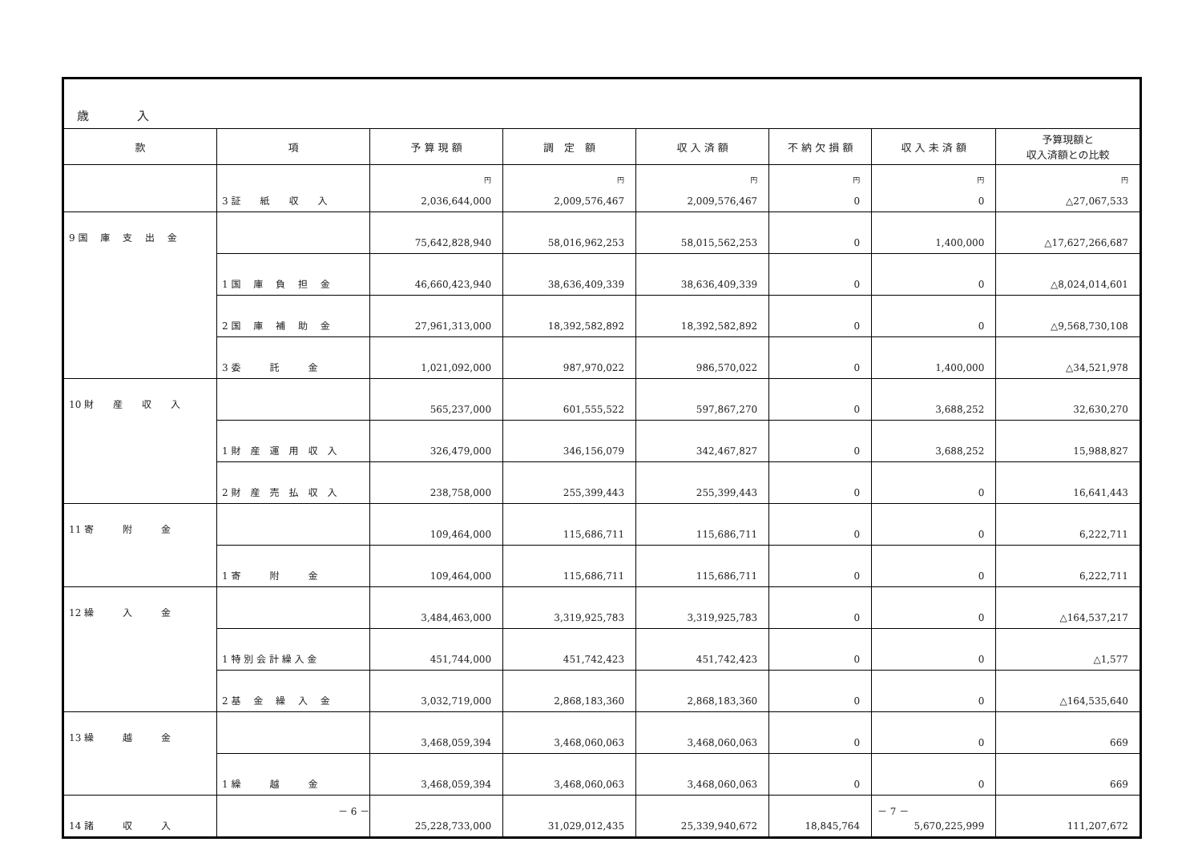| 歳 入 | | | | | | | |
| 款 | 項 | 予 算 現 額 | 調 定 額 | 収 入 済 額 | 不 納 欠 損 額 | 収 入 未 済 額 | 予算現額と 収入済額との比較 |
| | 3 証 紙 収 入 | 円 2,036,644,000 | 円 2,009,576,467 | 円 2,009,576,467 | 円 0 | 円 0 | 円 △27,067,533 |
| 9 国 庫 支 出 金 | | 75,642,828,940 | 58,016,962,253 | 58,015,562,253 | 0 | 1,400,000 | △17,627,266,687 |
| | 1 国 庫 負 担 金 | 46,660,423,940 | 38,636,409,339 | 38,636,409,339 | 0 | 0 | △8,024,014,601 |
| | 2 国 庫 補 助 金 | 27,961,313,000 | 18,392,582,892 | 18,392,582,892 | 0 | 0 | △9,568,730,108 |
| | 3 委 託 金 | 1,021,092,000 | 987,970,022 | 986,570,022 | 0 | 1,400,000 | △34,521,978 |
| 10 財 産 収 入 | | 565,237,000 | 601,555,522 | 597,867,270 | 0 | 3,688,252 | 32,630,270 |
| | 1 財 産 運 用 収 入 | 326,479,000 | 346,156,079 | 342,467,827 | 0 | 3,688,252 | 15,988,827 |
| | 2 財 産 売 払 収 入 | 238,758,000 | 255,399,443 | 255,399,443 | 0 | 0 | 16,641,443 |
| 11 寄 附 金 | | 109,464,000 | 115,686,711 | 115,686,711 | 0 | 0 | 6,222,711 |
| | 1 寄 附 金 | 109,464,000 | 115,686,711 | 115,686,711 | 0 | 0 | 6,222,711 |
| 12 繰 入 金 | | 3,484,463,000 | 3,319,925,783 | 3,319,925,783 | 0 | 0 | △164,537,217 |
| | 1 特 別 会 計 繰 入 金 | 451,744,000 | 451,742,423 | 451,742,423 | 0 | 0 | △1,577 |
| | 2 基 金 繰 入 金 | 3,032,719,000 | 2,868,183,360 | 2,868,183,360 | 0 | 0 | △164,535,640 |
| 13 繰 越 金 | | 3,468,059,394 | 3,468,060,063 | 3,468,060,063 | 0 | 0 | 669 |
| | 1 繰 越 金 | 3,468,059,394 | 3,468,060,063 | 3,468,060,063 | 0 | 0 | 669 |
| 14 諸 収 入 | | 25,228,733,000 | 31,029,012,435 | 25,339,940,672 | 18,845,764 | 5,670,225,999 | 111,207,672 |
－ 6 － － 7 －